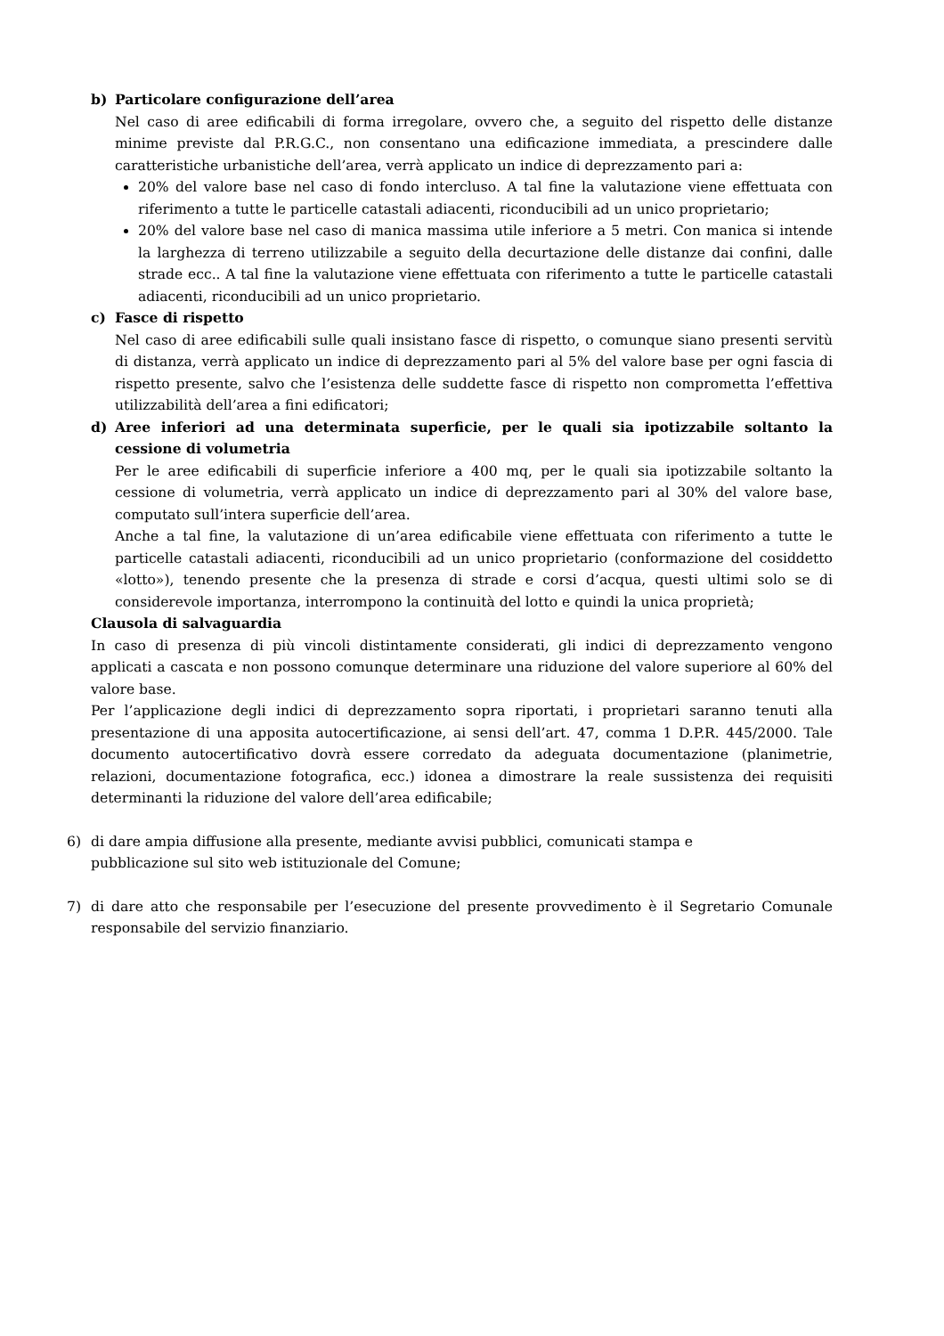b) Particolare configurazione dell’area
Nel caso di aree edificabili di forma irregolare, ovvero che, a seguito del rispetto delle distanze minime previste dal P.R.G.C., non consentano una edificazione immediata, a prescindere dalle caratteristiche urbanistiche dell’area, verrà applicato un indice di deprezzamento pari a:
20% del valore base nel caso di fondo intercluso. A tal fine la valutazione viene effettuata con riferimento a tutte le particelle catastali adiacenti, riconducibili ad un unico proprietario;
20% del valore base nel caso di manica massima utile inferiore a 5 metri. Con manica si intende la larghezza di terreno utilizzabile a seguito della decurtazione delle distanze dai confini, dalle strade ecc.. A tal fine la valutazione viene effettuata con riferimento a tutte le particelle catastali adiacenti, riconducibili ad un unico proprietario.
c) Fasce di rispetto
Nel caso di aree edificabili sulle quali insistano fasce di rispetto, o comunque siano presenti servitù di distanza, verrà applicato un indice di deprezzamento pari al 5% del valore base per ogni fascia di rispetto presente, salvo che l’esistenza delle suddette fasce di rispetto non comprometta l’effettiva utilizzabilità dell’area a fini edificatori;
d) Aree inferiori ad una determinata superficie, per le quali sia ipotizzabile soltanto la cessione di volumetria
Per le aree edificabili di superficie inferiore a 400 mq, per le quali sia ipotizzabile soltanto la cessione di volumetria, verrà applicato un indice di deprezzamento pari al 30% del valore base, computato sull’intera superficie dell’area.
Anche a tal fine, la valutazione di un’area edificabile viene effettuata con riferimento a tutte le particelle catastali adiacenti, riconducibili ad un unico proprietario (conformazione del cosiddetto «lotto»), tenendo presente che la presenza di strade e corsi d’acqua, questi ultimi solo se di considerevole importanza, interrompono la continuità del lotto e quindi la unica proprietà;
Clausola di salvaguardia
In caso di presenza di più vincoli distintamente considerati, gli indici di deprezzamento vengono applicati a cascata e non possono comunque determinare una riduzione del valore superiore al 60% del valore base.
Per l’applicazione degli indici di deprezzamento sopra riportati, i proprietari saranno tenuti alla presentazione di una apposita autocertificazione, ai sensi dell’art. 47, comma 1 D.P.R. 445/2000. Tale documento autocertificativo dovrà essere corredato da adeguata documentazione (planimetrie, relazioni, documentazione fotografica, ecc.) idonea a dimostrare la reale sussistenza dei requisiti determinanti la riduzione del valore dell’area edificabile;
6) di dare ampia diffusione alla presente, mediante avvisi pubblici, comunicati stampa e
pubblicazione sul sito web istituzionale del Comune;
7) di dare atto che responsabile per l’esecuzione del presente provvedimento è il Segretario Comunale responsabile del servizio finanziario.